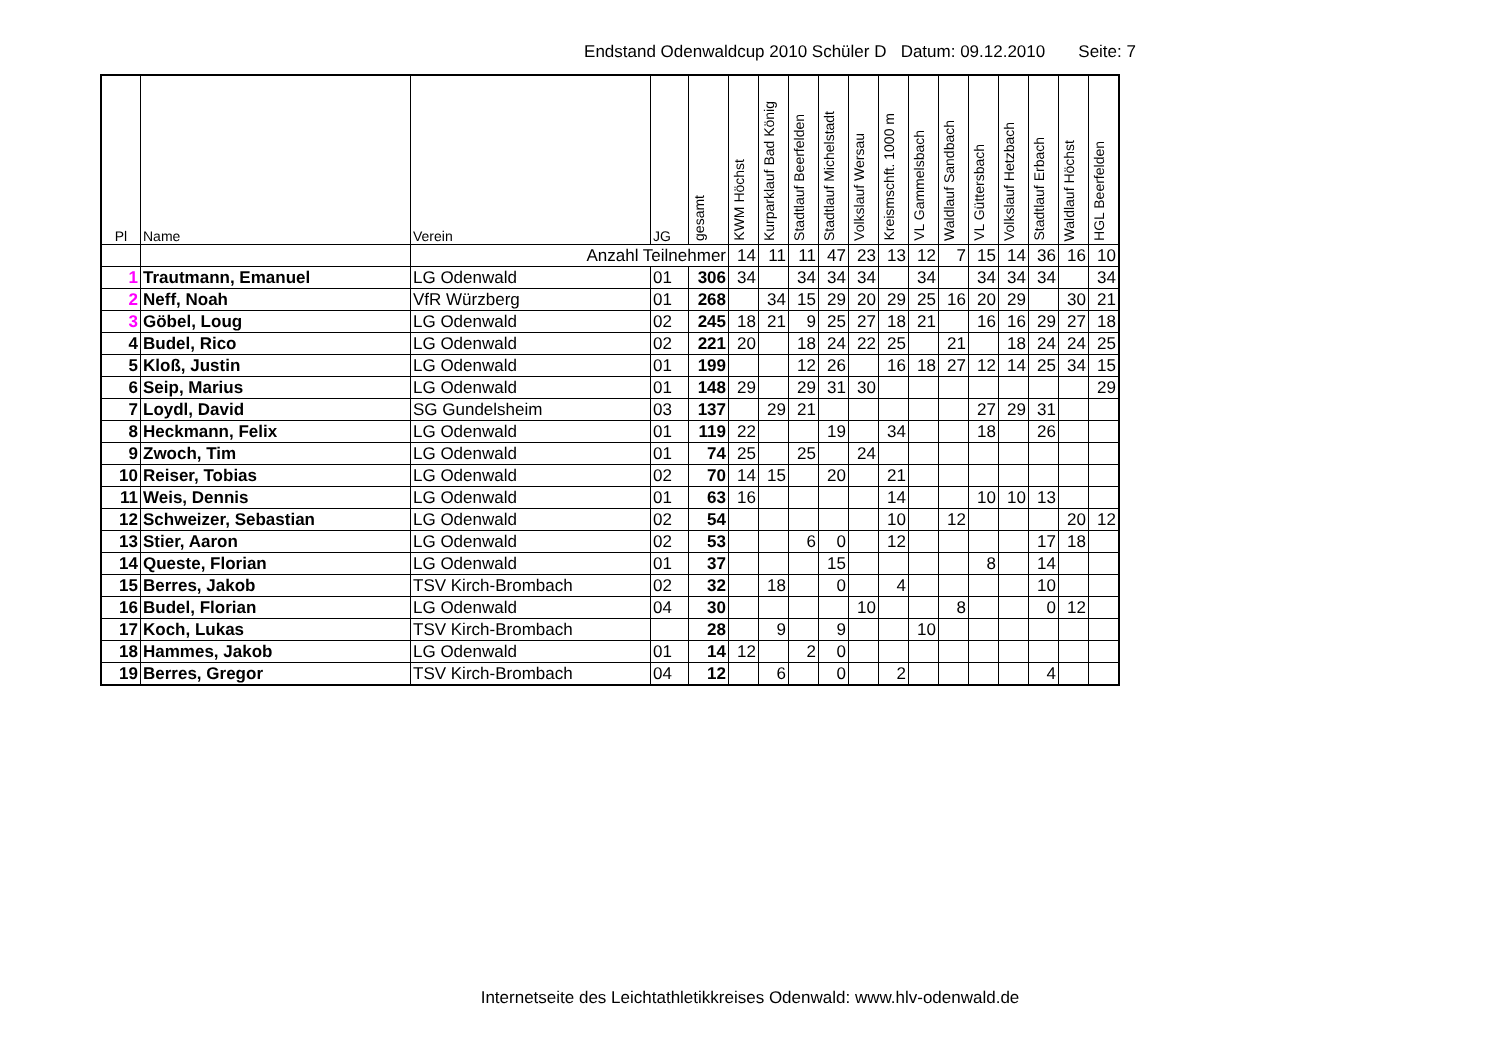Endstand Odenwaldcup 2010 Schüler D Datum: 09.12.2010 Seite: 7
| Pl | Name | Verein | JG | gesamt | KWM Höchst | Kurparklauf Bad König | Stadtlauf Beerfelden | Stadtlauf Michelstadt | Volkslauf Wersau | Kreismschft. 1000 m | VL Gammelsbach | Waldlauf Sandbach | VL Güttersbach | Volkslauf Hetzbach | Stadtlauf Erbach | Waldlauf Höchst | HGL Beerfelden |
| --- | --- | --- | --- | --- | --- | --- | --- | --- | --- | --- | --- | --- | --- | --- | --- | --- | --- |
| | | Anzahl Teilnehmer | | | 14 | 11 | 11 | 47 | 23 | 13 | 12 | 7 | 15 | 14 | 36 | 16 | 10 |
| 1 | Trautmann, Emanuel | LG Odenwald | 01 | 306 | 34 | | 34 | 34 | 34 | | 34 | | 34 | 34 | 34 | | 34 |
| 2 | Neff, Noah | VfR Würzberg | 01 | 268 | | 34 | 15 | 29 | 20 | 29 | 25 | 16 | 20 | 29 | | 30 | 21 |
| 3 | Göbel, Loug | LG Odenwald | 02 | 245 | 18 | 21 | 9 | 25 | 27 | 18 | 21 | | 16 | 16 | 29 | 27 | 18 |
| 4 | Budel, Rico | LG Odenwald | 02 | 221 | 20 | | 18 | 24 | 22 | 25 | | 21 | | 18 | 24 | 24 | 25 |
| 5 | Kloß, Justin | LG Odenwald | 01 | 199 | | | 12 | 26 | | 16 | 18 | 27 | 12 | 14 | 25 | 34 | 15 |
| 6 | Seip, Marius | LG Odenwald | 01 | 148 | 29 | | 29 | 31 | 30 | | | | | | | | 29 |
| 7 | Loydl, David | SG Gundelsheim | 03 | 137 | | 29 | 21 | | | | | | 27 | 29 | 31 | | |
| 8 | Heckmann, Felix | LG Odenwald | 01 | 119 | 22 | | | 19 | | 34 | | | 18 | | 26 | | |
| 9 | Zwoch, Tim | LG Odenwald | 01 | 74 | 25 | | 25 | | 24 | | | | | | | | |
| 10 | Reiser, Tobias | LG Odenwald | 02 | 70 | 14 | 15 | | 20 | | 21 | | | | | | | |
| 11 | Weis, Dennis | LG Odenwald | 01 | 63 | 16 | | | | | 14 | | | 10 | 10 | 13 | | |
| 12 | Schweizer, Sebastian | LG Odenwald | 02 | 54 | | | | | | 10 | | 12 | | | | 20 | 12 |
| 13 | Stier, Aaron | LG Odenwald | 02 | 53 | | | 6 | 0 | | 12 | | | | | 17 | 18 | |
| 14 | Queste, Florian | LG Odenwald | 01 | 37 | | | | 15 | | | | | 8 | | 14 | | |
| 15 | Berres, Jakob | TSV Kirch-Brombach | 02 | 32 | | 18 | | 0 | | 4 | | | | | 10 | | |
| 16 | Budel, Florian | LG Odenwald | 04 | 30 | | | | | 10 | | | 8 | | | 0 | 12 | |
| 17 | Koch, Lukas | TSV Kirch-Brombach | | 28 | | 9 | | 9 | | | 10 | | | | | | |
| 18 | Hammes, Jakob | LG Odenwald | 01 | 14 | 12 | | 2 | 0 | | | | | | | | | |
| 19 | Berres, Gregor | TSV Kirch-Brombach | 04 | 12 | | 6 | | 0 | | 2 | | | | | 4 | | |
Internetseite des Leichtathletikkreises Odenwald: www.hlv-odenwald.de